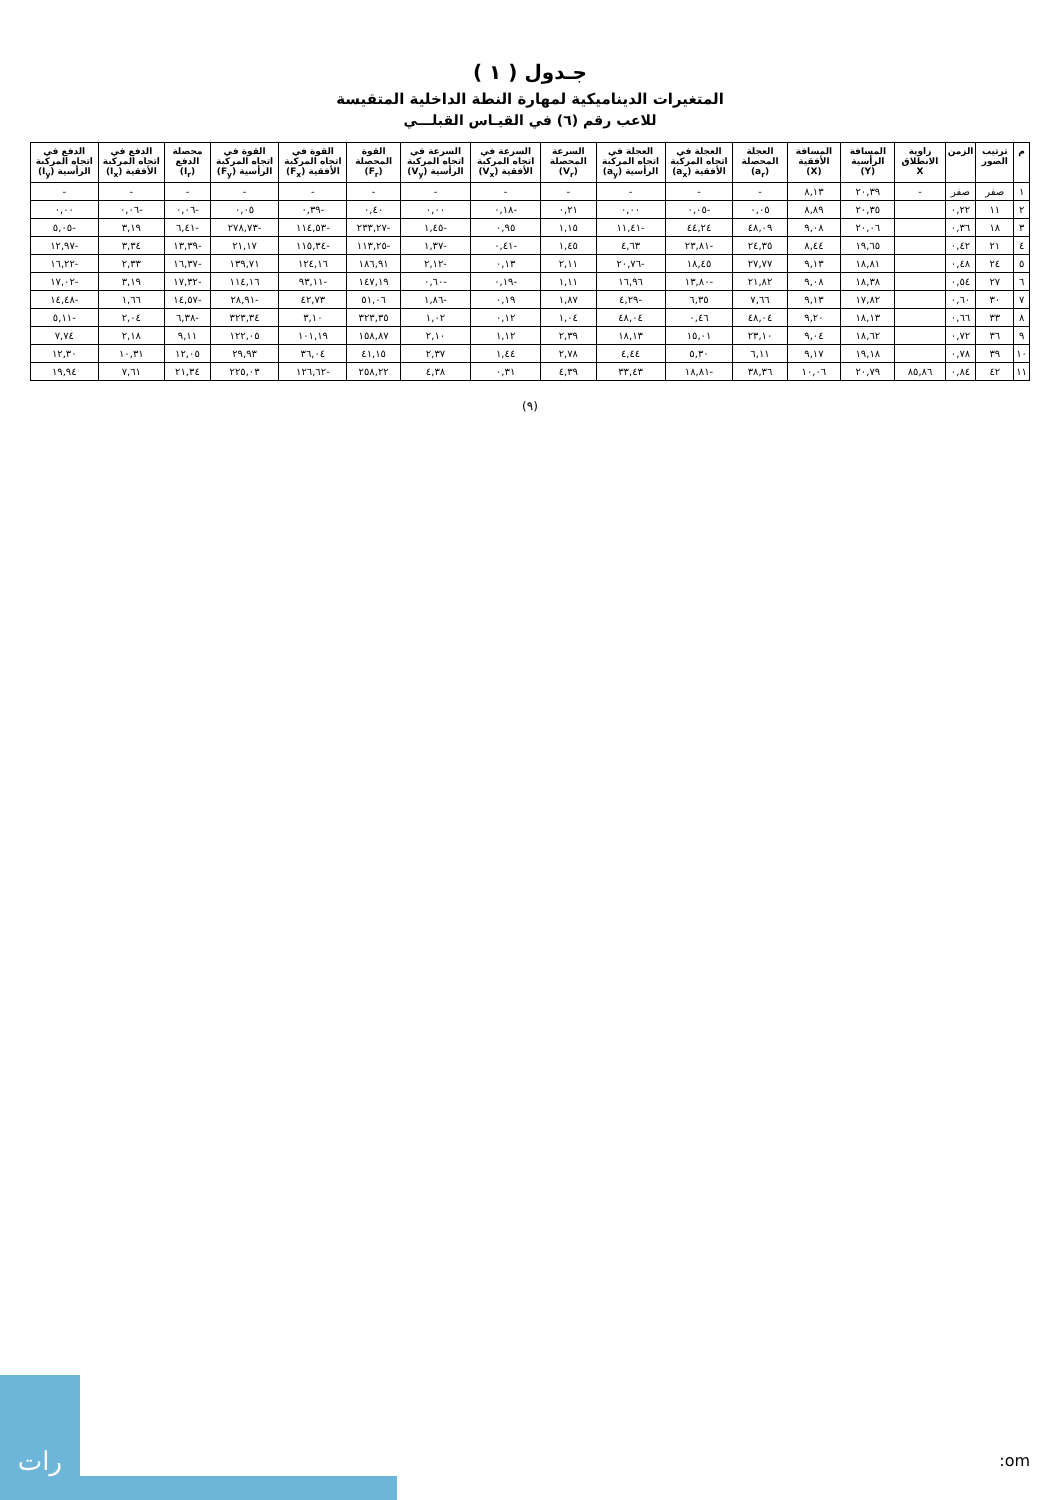جـدول ( ١ )
المتغيرات الديناميكية لمهارة النطة الداخلية المتقيسة
للاعب رقم (٦) في القيـاس القبلـــي
| م | ترتيب الصور | الزمن | زاوية الانطلاق X | المسافة الرأسية (Y) | المسافة الأفقية (X) | العجلة المحصلة (a<sub>r</sub>) | العجلة في اتجاه المركبة الأفقية (a<sub>x</sub>) | العجلة في اتجاه المركبة الرأسية (a<sub>y</sub>) | السرعة المحصلة (V<sub>r</sub>) | السرعة في اتجاه المركبة الأفقية (V<sub>x</sub>) | السرعة في اتجاه المركبة الرأسية (V<sub>y</sub>) | القوة المحصلة (F<sub>r</sub>) | القوة في اتجاه المركبة الأفقية (F<sub>x</sub>) | القوة في اتجاه المركبة الرأسية (F<sub>y</sub>) | محصلة الدفع (I<sub>r</sub>) | الدفع في اتجاه المركبة الأفقية (I<sub>x</sub>) | الدفع في اتجاه المركبة الرأسية (I<sub>y</sub>) |
| --- | --- | --- | --- | --- | --- | --- | --- | --- | --- | --- | --- | --- | --- | --- | --- | --- | --- |
| ١ | صفر | صفر | - | ٢٠,٣٩ | ٨,١٣ | - | - | - | - | - | - | - | - | - | - | - | - |
| ٢ | ١١ | ٠,٢٢ | | ٢٠,٣٥ | ٨,٨٩ | ٠,٠٥ | -٠,٠٥ | ٠,٠٠ | ٠,٢١ | -٠,١٨ | ٠,٠٠ | ٠,٤٠ | -٠,٣٩ | ٠,٠٥ | -٠,٠٦ | -٠,٠٦ | ٠,٠٠ |
| ٣ | ١٨ | ٠,٣٦ | | ٢٠,٠٦ | ٩,٠٨ | ٤٨,٠٩ | ٤٤,٢٤ | -١١,٤١ | ١,١٥ | ٠,٩٥ | -١,٤٥ | -٢٣٣,٢٧ | -١١٤,٥٣ | -٢٧٨,٧٣ | -٦,٤١ | ٣,١٩ | -٥,٠٥ |
| ٤ | ٢١ | ٠,٤٢ | | ١٩,٦٥ | ٨,٤٤ | ٢٤,٣٥ | -٢٣,٨١ | ٤,٦٣ | ١,٤٥ | -٠,٤١ | -١,٣٧ | -١١٣,٢٥ | -١١٥,٣٤ | ٢١,١٧ | -١٣,٣٩ | ٣,٣٤ | -١٢,٩٧ |
| ٥ | ٢٤ | ٠,٤٨ | | ١٨,٨١ | ٩,١٣ | ٢٧,٧٧ | ١٨,٤٥ | -٢٠,٧٦ | ٢,١١ | ٠,١٣ | -٢,١٢ | ١٨٦,٩١ | ١٢٤,١٦ | ١٣٩,٧١ | -١٦,٣٧ | ٢,٣٣ | -١٦,٢٢ |
| ٦ | ٢٧ | ٠,٥٤ | | ١٨,٣٨ | ٩,٠٨ | ٢١,٨٢ | -١٣,٨٠ | ١٦,٩٦ | ١,١١ | -٠,١٩ | -٠,٦٠ | ١٤٧,١٩ | -٩٣,١١ | ١١٤,١٦ | -١٧,٣٢ | ٣,١٩ | -١٧,٠٢ |
| ٧ | ٣٠ | ٠,٦٠ | | ١٧,٨٢ | ٩,١٣ | ٧,٦٦ | ٦,٣٥ | -٤,٢٩ | ١,٨٧ | ٠,١٩ | -١,٨٦ | ٥١,٠٦ | ٤٢,٧٣ | -٢٨,٩١ | -١٤,٥٧ | ١,٦٦ | -١٤,٤٨ |
| ٨ | ٣٣ | ٠,٦٦ | | ١٨,١٣ | ٩,٢٠ | ٤٨,٠٤ | ٠,٤٦ | ٤٨,٠٤ | ١,٠٤ | ٠,١٢ | ١,٠٢ | ٣٢٣,٣٥ | ٣,١٠ | ٣٢٣,٣٤ | -٦,٣٨ | ٢,٠٤ | -٥,١١ |
| ٩ | ٣٦ | ٠,٧٢ | | ١٨,٦٢ | ٩,٠٤ | ٢٣,١٠ | ١٥,٠١ | ١٨,١٣ | ٢,٣٩ | ١,١٢ | ٢,١٠ | ١٥٨,٨٧ | ١٠١,١٩ | ١٢٢,٠٥ | ٩,١١ | ٢,١٨ | ٧,٧٤ |
| ١٠ | ٣٩ | ٠,٧٨ | | ١٩,١٨ | ٩,١٧ | ٦,١١ | ٥,٣٠ | ٤,٤٤ | ٢,٧٨ | ١,٤٤ | ٢,٣٧ | ٤١,١٥ | ٣٦,٠٤ | ٢٩,٩٣ | ١٢,٠٥ | ١٠,٣١ | ١٢,٣٠ |
| ١١ | ٤٢ | ٠,٨٤ | ٨٥,٨٦ | ٢٠,٧٩ | ١٠,٠٦ | ٣٨,٣٦ | -١٨,٨١ | ٣٣,٤٣ | ٤,٣٩ | ٠,٣١ | ٤,٣٨ | ٢٥٨,٢٢ | -١٢٦,٦٢ | ٢٢٥,٠٣ | ٢١,٣٤ | ٧,٦١ | ١٩,٩٤ |
(٩)
رات
:om